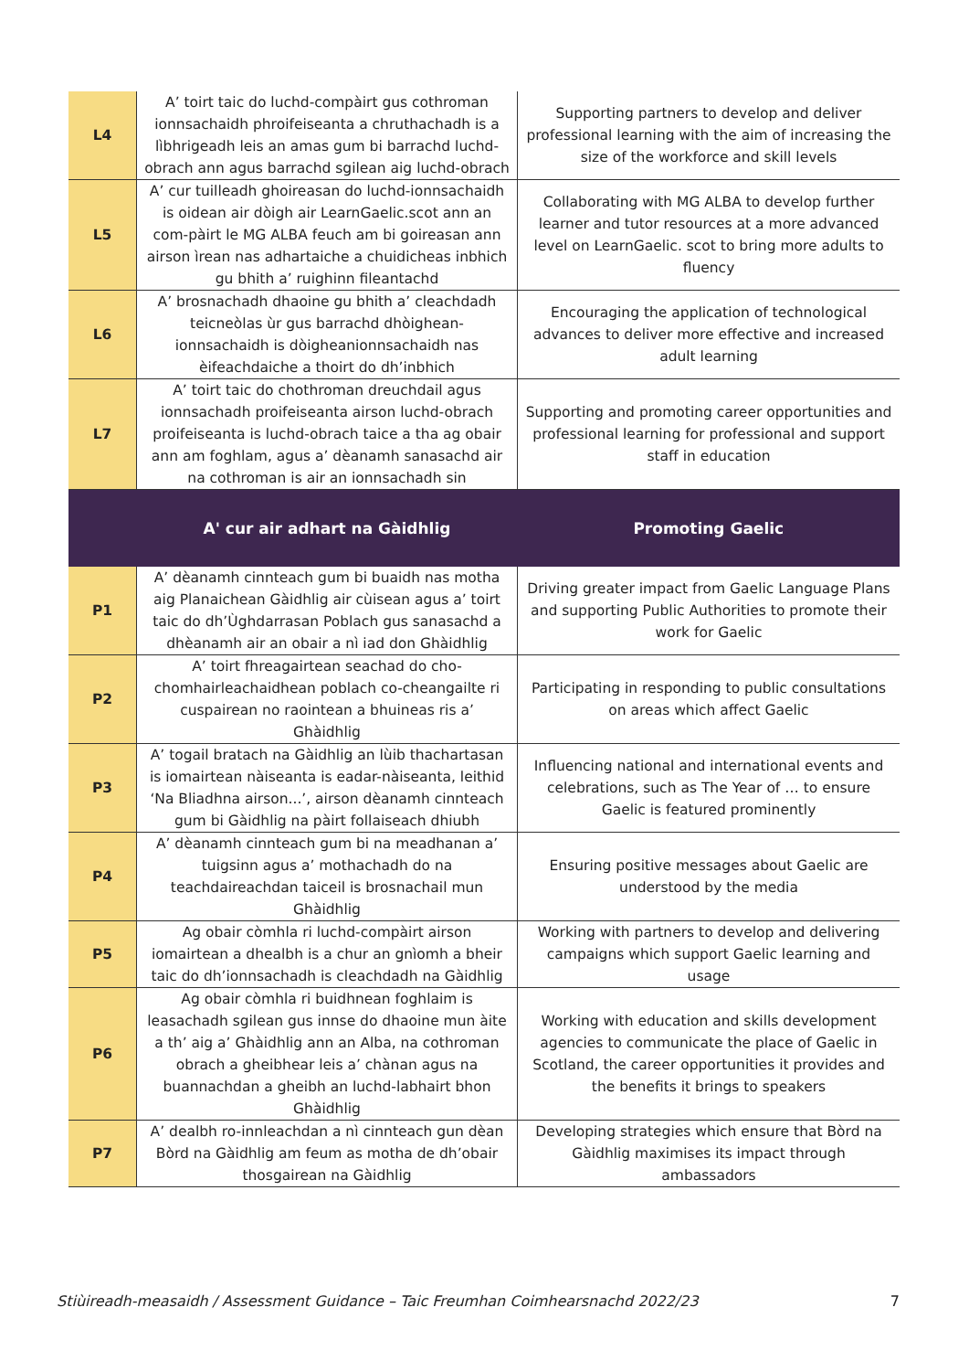| L4 | A’ toirt taic do luchd-compàirt gus cothroman ionnsachaidh phroifeiseanta a chruthachadh is a lìbhrigeadh leis an amas gum bi barrachd luchd-obrach ann agus barrachd sgilean aig luchd-obrach | Supporting partners to develop and deliver professional learning with the aim of increasing the size of the workforce and skill levels |
| L5 | A’ cur tuilleadh ghoireasan do luchd-ionnsachaidh is oidean air dòigh air LearnGaelic.scot ann an com-pàirt le MG ALBA feuch am bi goireasan ann airson ìrean nas adhartaiche a chuidicheas inbhich gu bhith a’ ruighinn fileantachd | Collaborating with MG ALBA to develop further learner and tutor resources at a more advanced level on LearnGaelic. scot to bring more adults to fluency |
| L6 | A’ brosnachadh dhaoine gu bhith a’ cleachdadh teicneòlas ùr gus barrachd dhòighean-ionnsachaidh is dòigheanionnsachaidh nas èifeachdaiche a thoirt do dh’inbhich | Encouraging the application of technological advances to deliver more effective and increased adult learning |
| L7 | A’ toirt taic do chothroman dreuchdail agus ionnsachadh proifeiseanta airson luchd-obrach proifeiseanta is luchd-obrach taice a tha ag obair ann am foghlam, agus a’ dèanamh sanasachd air na cothroman is air an ionnsachadh sin | Supporting and promoting career opportunities and professional learning for professional and support staff in education |
| | A' cur air adhart na Gàidhlig | Promoting Gaelic |
| P1 | A’ dèanamh cinnteach gum bi buaidh nas motha aig Planaichean Gàidhlig air cùisean agus a’ toirt taic do dh’Ùghdarrasan Poblach gus sanasachd a dhèanamh air an obair a nì iad don Ghàidhlig | Driving greater impact from Gaelic Language Plans and supporting Public Authorities to promote their work for Gaelic |
| P2 | A’ toirt fhreagairtean seachad do cho-chomhairleachaidhean poblach co-cheangailte ri cuspairean no raointean a bhuineas ris a’ Ghàidhlig | Participating in responding to public consultations on areas which affect Gaelic |
| P3 | A’ togail bratach na Gàidhlig an lùib thachartasan is iomairtean nàiseanta is eadar-nàiseanta, leithid ‘Na Bliadhna airson...’, airson dèanamh cinnteach gum bi Gàidhlig na pàirt follaiseach dhiubh | Influencing national and international events and celebrations, such as The Year of … to ensure Gaelic is featured prominently |
| P4 | A’ dèanamh cinnteach gum bi na meadhanan a’ tuigsinn agus a’ mothachadh do na teachdaireachdan taiceil is brosnachail mun Ghàidhlig | Ensuring positive messages about Gaelic are understood by the media |
| P5 | Ag obair còmhla ri luchd-compàirt airson iomairtean a dhealbh is a chur an gnìomh a bheir taic do dh’ionnsachadh is cleachdadh na Gàidhlig | Working with partners to develop and delivering campaigns which support Gaelic learning and usage |
| P6 | Ag obair còmhla ri buidhnean foghlaim is leasachadh sgilean gus innse do dhaoine mun àite a th’ aig a’ Ghàidhlig ann an Alba, na cothroman obrach a gheibhear leis a’ chànan agus na buannachdan a gheibh an luchd-labhairt bhon Ghàidhlig | Working with education and skills development agencies to communicate the place of Gaelic in Scotland, the career opportunities it provides and the benefits it brings to speakers |
| P7 | A’ dealbh ro-innleachdan a nì cinnteach gun dèan Bòrd na Gàidhlig am feum as motha de dh’obair thosgairean na Gàidhlig | Developing strategies which ensure that Bòrd na Gàidhlig maximises its impact through ambassadors |
Stiùireadh-measaidh / Assessment Guidance – Taic Freumhan Coimhearsnachd 2022/23 7